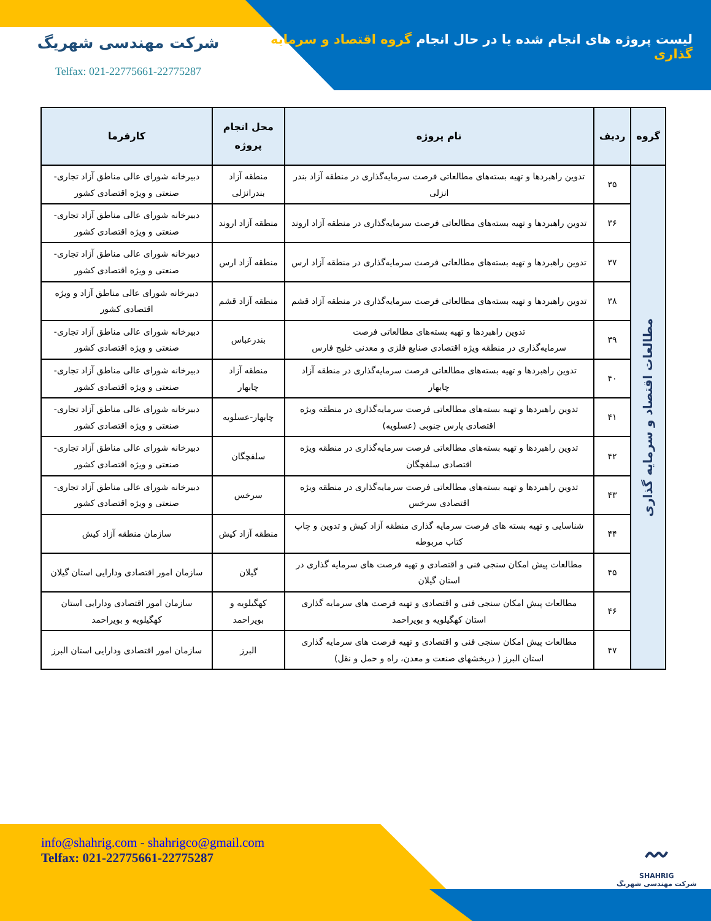لیست پروژه های انجام شده یا در حال انجام گروه اقتصاد و سرمایه گذاری
شرکت مهندسی شهریگ
Telfax: 021-22775661-22775287
| گروه | ردیف | نام پروژه | محل انجام پروژه | کارفرما |
| --- | --- | --- | --- | --- |
| مطالعات اقتصاد و سرمایه گذاری | ۳۵ | تدوین راهبردها و تهیه بسته‌های مطالعاتی فرصت سرمایه‌گذاری در منطقه آزاد بندر انزلی | منطقه آزاد بندرانزلی | دبیرخانه شورای عالی مناطق آزاد تجاری- صنعتی و ویژه اقتصادی کشور |
| | ۳۶ | تدوین راهبردها و تهیه بسته‌های مطالعاتی فرصت سرمایه‌گذاری در منطقه آزاد اروند | منطقه آزاد اروند | دبیرخانه شورای عالی مناطق آزاد تجاری- صنعتی و ویژه اقتصادی کشور |
| | ۳۷ | تدوین راهبردها و تهیه بسته‌های مطالعاتی فرصت سرمایه‌گذاری در منطقه آزاد ارس | منطقه آزاد ارس | دبیرخانه شورای عالی مناطق آزاد تجاری- صنعتی و ویژه اقتصادی کشور |
| | ۳۸ | تدوین راهبردها و تهیه بسته‌های مطالعاتی فرصت سرمایه‌گذاری در منطقه آزاد قشم | منطقه آزاد قشم | دبیرخانه شورای عالی مناطق آزاد و ویژه اقتصادی کشور |
| | ۳۹ | تدوین راهبردها و تهیه بسته‌های مطالعاتی فرصت سرمایه‌گذاری در منطقه ویژه اقتصادی صنایع فلزی و معدنی خلیج فارس | بندرعباس | دبیرخانه شورای عالی مناطق آزاد تجاری- صنعتی و ویژه اقتصادی کشور |
| | ۴۰ | تدوین راهبردها و تهیه بسته‌های مطالعاتی فرصت سرمایه‌گذاری در منطقه آزاد چابهار | منطقه آزاد چابهار | دبیرخانه شورای عالی مناطق آزاد تجاری- صنعتی و ویژه اقتصادی کشور |
| | ۴۱ | تدوین راهبردها و تهیه بسته‌های مطالعاتی فرصت سرمایه‌گذاری در منطقه ویژه اقتصادی پارس جنوبی (عسلویه) | چابهار-عسلویه | دبیرخانه شورای عالی مناطق آزاد تجاری- صنعتی و ویژه اقتصادی کشور |
| | ۴۲ | تدوین راهبردها و تهیه بسته‌های مطالعاتی فرصت سرمایه‌گذاری در منطقه ویژه اقتصادی سلفچگان | سلفچگان | دبیرخانه شورای عالی مناطق آزاد تجاری- صنعتی و ویژه اقتصادی کشور |
| | ۴۳ | تدوین راهبردها و تهیه بسته‌های مطالعاتی فرصت سرمایه‌گذاری در منطقه ویژه اقتصادی سرخس | سرخس | دبیرخانه شورای عالی مناطق آزاد تجاری- صنعتی و ویژه اقتصادی کشور |
| | ۴۴ | شناسایی و تهیه بسته های فرصت سرمایه گذاری منطقه آزاد کیش و تدوین و چاپ کتاب مربوطه | منطقه آزاد کیش | سازمان منطقه آزاد کیش |
| | ۴۵ | مطالعات پیش امکان سنجی فنی و اقتصادی و تهیه فرصت های سرمایه گذاری در استان گیلان | گیلان | سازمان امور اقتصادی ودارایی استان گیلان |
| | ۴۶ | مطالعات پیش امکان سنجی فنی و اقتصادی و تهیه فرصت های سرمایه گذاری استان کهگیلویه و بویراحمد | کهگیلویه و بویراحمد | سازمان امور اقتصادی ودارایی استان کهگیلویه و بویراحمد |
| | ۴۷ | مطالعات پیش امکان سنجی فنی و اقتصادی و تهیه فرصت های سرمایه گذاری استان البرز ( دربخشهای صنعت و معدن، راه و حمل و نقل) | البرز | سازمان امور اقتصادی ودارایی استان البرز |
info@shahrig.com - shahrigco@gmail.com
Telfax: 021-22775661-22775287
〰
SHAHRIG
شرکت مهندسی شهریگ